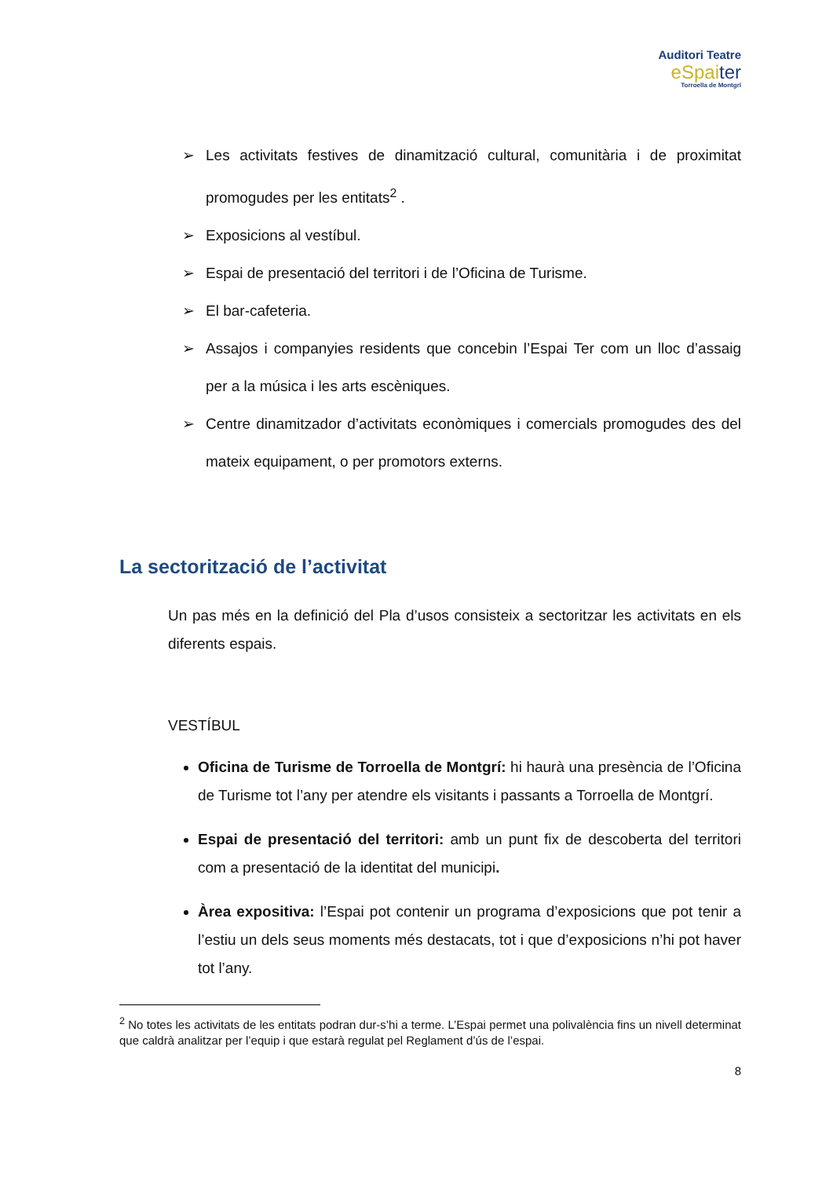Auditori Teatre
eSpaiter
Torroella de Montgrí
➢ Les activitats festives de dinamització cultural, comunitària i de proximitat promogudes per les entitats<sup>2</sup> .
➢ Exposicions al vestíbul.
➢ Espai de presentació del territori i de l’Oficina de Turisme.
➢ El bar-cafeteria.
➢ Assajos i companyies residents que concebin l’Espai Ter com un lloc d’assaig per a la música i les arts escèniques.
➢ Centre dinamitzador d’activitats econòmiques i comercials promogudes des del mateix equipament, o per promotors externs.
La sectorització de l’activitat
Un pas més en la definició del Pla d’usos consisteix a sectoritzar les activitats en els diferents espais.
VESTÍBUL
Oficina de Turisme de Torroella de Montgrí: hi haurà una presència de l’Oficina de Turisme tot l’any per atendre els visitants i passants a Torroella de Montgrí.
Espai de presentació del territori: amb un punt fix de descoberta del territori com a presentació de la identitat del municipi.
Àrea expositiva: l’Espai pot contenir un programa d’exposicions que pot tenir a l’estiu un dels seus moments més destacats, tot i que d’exposicions n’hi pot haver tot l’any.
<sup>2</sup> No totes les activitats de les entitats podran dur-s’hi a terme. L’Espai permet una polivalència fins un nivell determinat que caldrà analitzar per l’equip i que estarà regulat pel Reglament d’ús de l’espai.
8